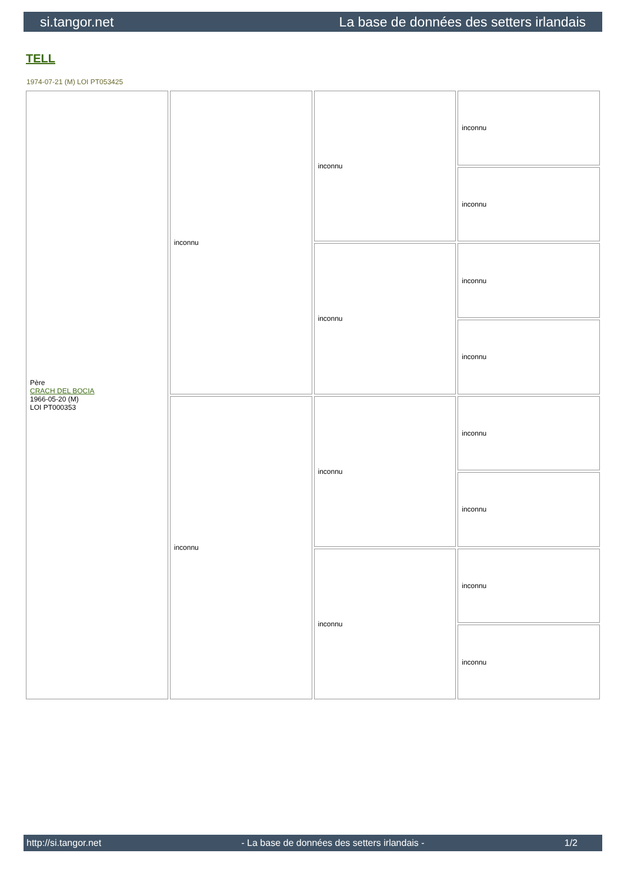si.tangor.net La base de données des setters irlandais
TELL
1974-07-21 (M) LOI PT053425
| Père CRACH DEL BOCIA 1966-05-20 (M) LOI PT000353 | inconnu | inconnu | inconnu |
| | | | inconnu |
| | | inconnu | inconnu |
| | | | inconnu |
| | inconnu | inconnu | inconnu |
| | | | inconnu |
| | | inconnu | inconnu |
| | | | inconnu |
http://si.tangor.net - La base de données des setters irlandais - 1/2